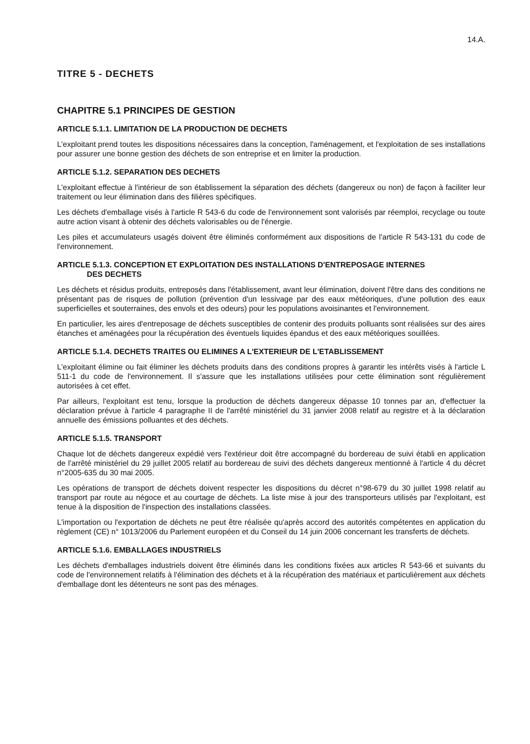14.A.
TITRE 5 - DECHETS
CHAPITRE 5.1 PRINCIPES DE GESTION
ARTICLE 5.1.1. LIMITATION DE LA PRODUCTION DE DECHETS
L'exploitant prend toutes les dispositions nécessaires dans la conception, l'aménagement, et l'exploitation de ses installations pour assurer une bonne gestion des déchets de son entreprise et en limiter la production.
ARTICLE 5.1.2. SEPARATION DES DECHETS
L'exploitant effectue à l'intérieur de son établissement la séparation des déchets (dangereux ou non) de façon à faciliter leur traitement ou leur élimination dans des filières spécifiques.
Les déchets d'emballage visés à l'article R 543-6 du code de l'environnement sont valorisés par réemploi, recyclage ou toute autre action visant à obtenir des déchets valorisables ou de l'énergie.
Les piles et accumulateurs usagés doivent être éliminés conformément aux dispositions de l'article R 543-131 du code de l'environnement.
ARTICLE 5.1.3. CONCEPTION ET EXPLOITATION DES INSTALLATIONS D'ENTREPOSAGE INTERNES
DES DECHETS
Les déchets et résidus produits, entreposés dans l'établissement, avant leur élimination, doivent l'être dans des conditions ne présentant pas de risques de pollution (prévention d'un lessivage par des eaux météoriques, d'une pollution des eaux superficielles et souterraines, des envols et des odeurs) pour les populations avoisinantes et l'environnement.
En particulier, les aires d'entreposage de déchets susceptibles de contenir des produits polluants sont réalisées sur des aires étanches et aménagées pour la récupération des éventuels liquides épandus et des eaux météoriques souillées.
ARTICLE 5.1.4. DECHETS TRAITES OU ELIMINES A L'EXTERIEUR DE L'ETABLISSEMENT
L'exploitant élimine ou fait éliminer les déchets produits dans des conditions propres à garantir les intérêts visés à l'article L 511-1 du code de l'environnement. Il s'assure que les installations utilisées pour cette élimination sont régulièrement autorisées à cet effet.
Par ailleurs, l'exploitant est tenu, lorsque la production de déchets dangereux dépasse 10 tonnes par an, d'effectuer la déclaration prévue à l'article 4 paragraphe II de l'arrêté ministériel du 31 janvier 2008 relatif au registre et à la déclaration annuelle des émissions polluantes et des déchets.
ARTICLE 5.1.5. TRANSPORT
Chaque lot de déchets dangereux expédié vers l'extérieur doit être accompagné du bordereau de suivi établi en application de l'arrêté ministériel du 29 juillet 2005 relatif au bordereau de suivi des déchets dangereux mentionné à l'article 4 du décret n°2005-635 du 30 mai 2005.
Les opérations de transport de déchets doivent respecter les dispositions du décret n°98-679 du 30 juillet 1998 relatif au transport par route au négoce et au courtage de déchets. La liste mise à jour des transporteurs utilisés par l'exploitant, est tenue à la disposition de l'inspection des installations classées.
L'importation ou l'exportation de déchets ne peut être réalisée qu'après accord des autorités compétentes en application du règlement (CE) n° 1013/2006 du Parlement européen et du Conseil du 14 juin 2006 concernant les transferts de déchets.
ARTICLE 5.1.6. EMBALLAGES INDUSTRIELS
Les déchets d'emballages industriels doivent être éliminés dans les conditions fixées aux articles R 543-66 et suivants du code de l'environnement relatifs à l'élimination des déchets et à la récupération des matériaux et particulièrement aux déchets d'emballage dont les détenteurs ne sont pas des ménages.